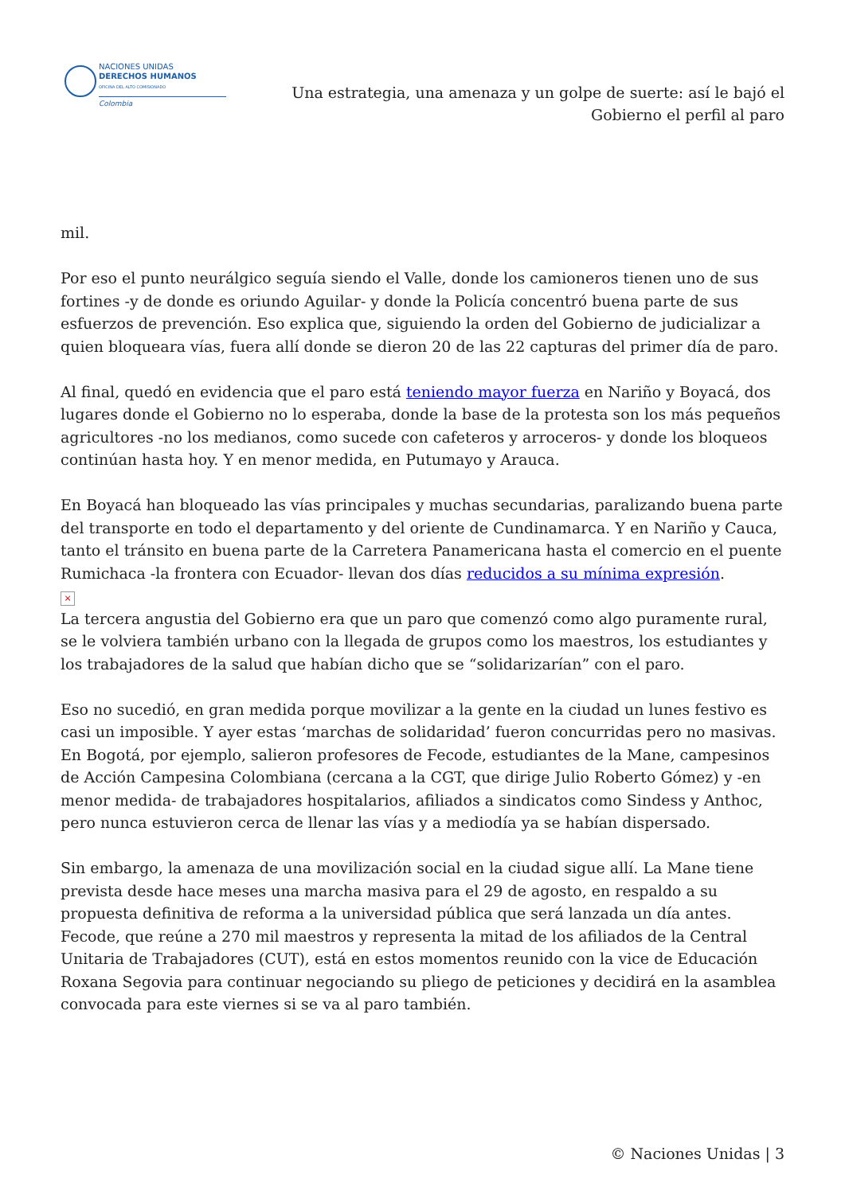NACIONES UNIDAS
DERECHOS HUMANOS
OFICINA DEL ALTO COMISIONADO
Colombia
Una estrategia, una amenaza y un golpe de suerte: así le bajó el
Gobierno el perfil al paro
mil.
Por eso el punto neurálgico seguía siendo el Valle, donde los camioneros tienen uno de sus fortines -y de donde es oriundo Aguilar- y donde la Policía concentró buena parte de sus esfuerzos de prevención. Eso explica que, siguiendo la orden del Gobierno de judicializar a quien bloqueara vías, fuera allí donde se dieron 20 de las 22 capturas del primer día de paro.
Al final, quedó en evidencia que el paro está teniendo mayor fuerza en Nariño y Boyacá, dos lugares donde el Gobierno no lo esperaba, donde la base de la protesta son los más pequeños agricultores -no los medianos, como sucede con cafeteros y arroceros- y donde los bloqueos continúan hasta hoy. Y en menor medida, en Putumayo y Arauca.
En Boyacá han bloqueado las vías principales y muchas secundarias, paralizando buena parte del transporte en todo el departamento y del oriente de Cundinamarca. Y en Nariño y Cauca, tanto el tránsito en buena parte de la Carretera Panamericana hasta el comercio en el puente Rumichaca -la frontera con Ecuador- llevan dos días reducidos a su mínima expresión.
×
La tercera angustia del Gobierno era que un paro que comenzó como algo puramente rural, se le volviera también urbano con la llegada de grupos como los maestros, los estudiantes y los trabajadores de la salud que habían dicho que se “solidarizarían” con el paro.
Eso no sucedió, en gran medida porque movilizar a la gente en la ciudad un lunes festivo es casi un imposible. Y ayer estas ‘marchas de solidaridad’ fueron concurridas pero no masivas. En Bogotá, por ejemplo, salieron profesores de Fecode, estudiantes de la Mane, campesinos de Acción Campesina Colombiana (cercana a la CGT, que dirige Julio Roberto Gómez) y -en menor medida- de trabajadores hospitalarios, afiliados a sindicatos como Sindess y Anthoc, pero nunca estuvieron cerca de llenar las vías y a mediodía ya se habían dispersado.
Sin embargo, la amenaza de una movilización social en la ciudad sigue allí. La Mane tiene prevista desde hace meses una marcha masiva para el 29 de agosto, en respaldo a su propuesta definitiva de reforma a la universidad pública que será lanzada un día antes. Fecode, que reúne a 270 mil maestros y representa la mitad de los afiliados de la Central Unitaria de Trabajadores (CUT), está en estos momentos reunido con la vice de Educación Roxana Segovia para continuar negociando su pliego de peticiones y decidirá en la asamblea convocada para este viernes si se va al paro también.
© Naciones Unidas | 3